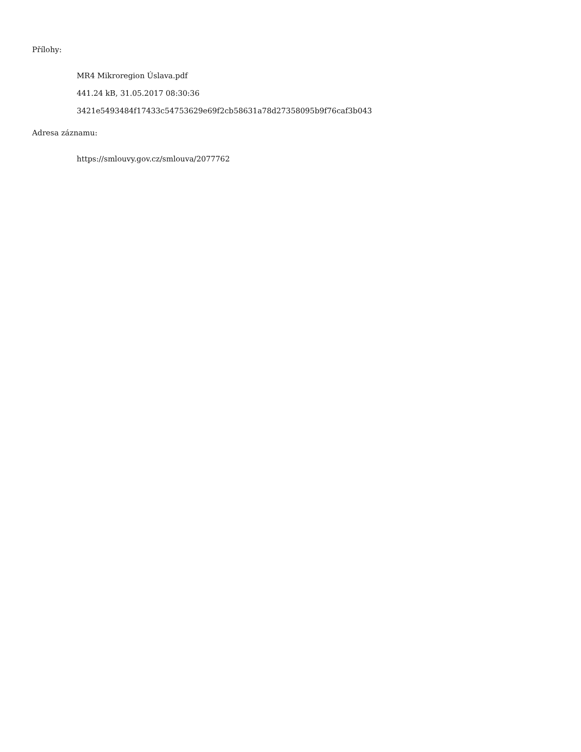Přílohy:
MR4 Mikroregion Úslava.pdf
441.24 kB, 31.05.2017 08:30:36
3421e5493484f17433c54753629e69f2cb58631a78d27358095b9f76caf3b043
Adresa záznamu:
https://smlouvy.gov.cz/smlouva/2077762